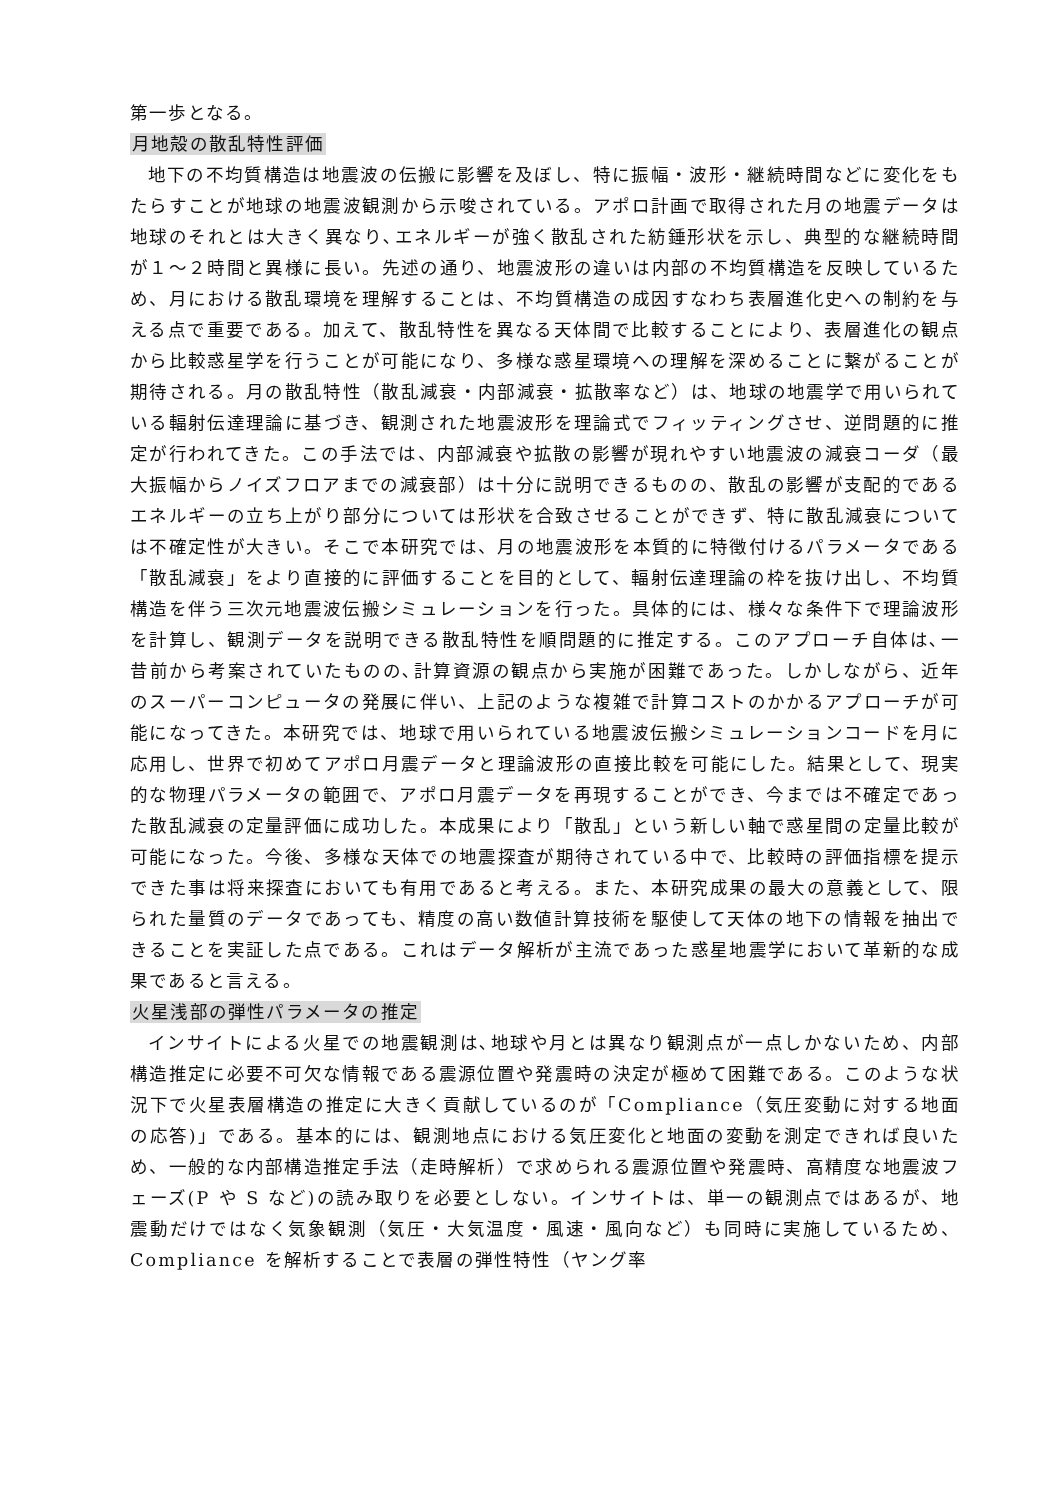第一歩となる。
月地殻の散乱特性評価
地下の不均質構造は地震波の伝搬に影響を及ぼし、特に振幅・波形・継続時間などに変化をもたらすことが地球の地震波観測から示唆されている。アポロ計画で取得された月の地震データは地球のそれとは大きく異なり､エネルギーが強く散乱された紡錘形状を示し、典型的な継続時間が１〜２時間と異様に長い。先述の通り、地震波形の違いは内部の不均質構造を反映しているため、月における散乱環境を理解することは、不均質構造の成因すなわち表層進化史への制約を与える点で重要である。加えて、散乱特性を異なる天体間で比較することにより、表層進化の観点から比較惑星学を行うことが可能になり、多様な惑星環境への理解を深めることに繋がることが期待される。月の散乱特性（散乱減衰・内部減衰・拡散率など）は、地球の地震学で用いられている輻射伝達理論に基づき、観測された地震波形を理論式でフィッティングさせ、逆問題的に推定が行われてきた。この手法では、内部減衰や拡散の影響が現れやすい地震波の減衰コーダ（最大振幅からノイズフロアまでの減衰部）は十分に説明できるものの、散乱の影響が支配的であるエネルギーの立ち上がり部分については形状を合致させることができず、特に散乱減衰については不確定性が大きい。そこで本研究では、月の地震波形を本質的に特徴付けるパラメータである「散乱減衰」をより直接的に評価することを目的として、輻射伝達理論の枠を抜け出し、不均質構造を伴う三次元地震波伝搬シミュレーションを行った。具体的には、様々な条件下で理論波形を計算し、観測データを説明できる散乱特性を順問題的に推定する。このアプローチ自体は､一昔前から考案されていたものの､計算資源の観点から実施が困難であった。しかしながら、近年のスーパーコンピュータの発展に伴い、上記のような複雑で計算コストのかかるアプローチが可能になってきた。本研究では、地球で用いられている地震波伝搬シミュレーションコードを月に応用し、世界で初めてアポロ月震データと理論波形の直接比較を可能にした。結果として、現実的な物理パラメータの範囲で、アポロ月震データを再現することができ、今までは不確定であった散乱減衰の定量評価に成功した。本成果により「散乱」という新しい軸で惑星間の定量比較が可能になった。今後、多様な天体での地震探査が期待されている中で、比較時の評価指標を提示できた事は将来探査においても有用であると考える。また、本研究成果の最大の意義として、限られた量質のデータであっても、精度の高い数値計算技術を駆使して天体の地下の情報を抽出できることを実証した点である。これはデータ解析が主流であった惑星地震学において革新的な成果であると言える。
火星浅部の弾性パラメータの推定
インサイトによる火星での地震観測は､地球や月とは異なり観測点が一点しかないため、内部構造推定に必要不可欠な情報である震源位置や発震時の決定が極めて困難である。このような状況下で火星表層構造の推定に大きく貢献しているのが「Compliance（気圧変動に対する地面の応答)」である。基本的には、観測地点における気圧変化と地面の変動を測定できれば良いため、一般的な内部構造推定手法（走時解析）で求められる震源位置や発震時、高精度な地震波フェーズ(P や S など)の読み取りを必要としない。インサイトは、単一の観測点ではあるが、地震動だけではなく気象観測（気圧・大気温度・風速・風向など）も同時に実施しているため、Compliance を解析することで表層の弾性特性（ヤング率